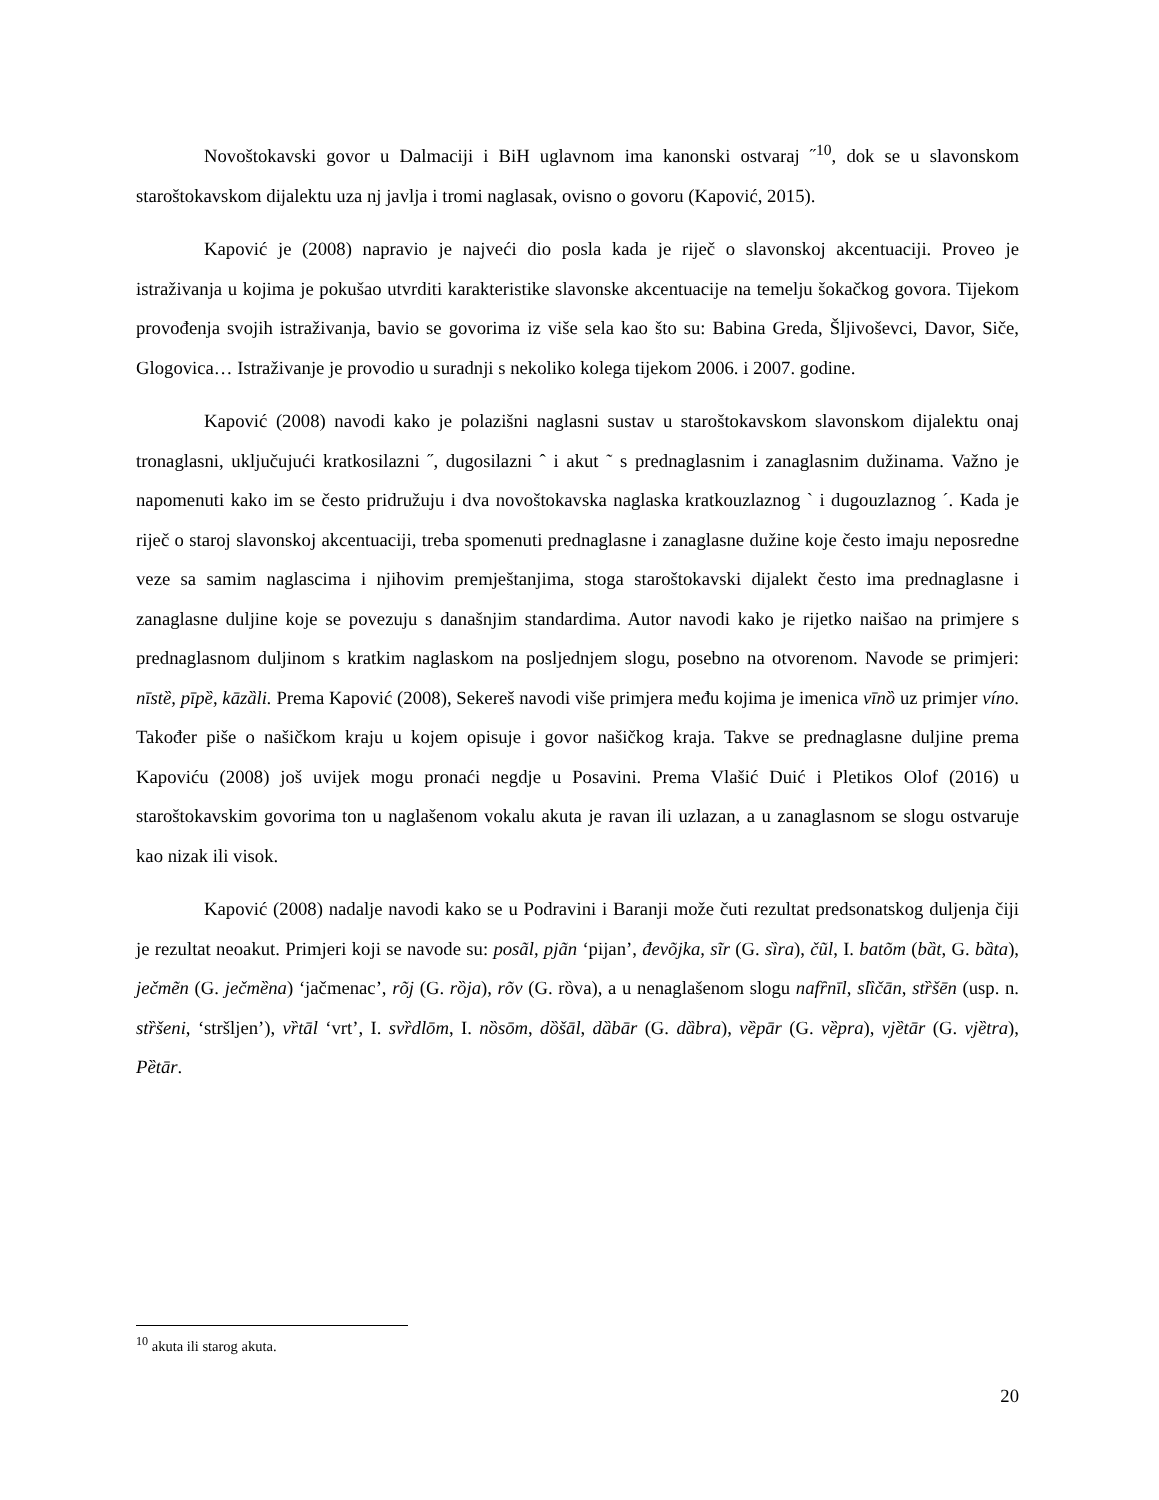Novoštokavski govor u Dalmaciji i BiH uglavnom ima kanonski ostvaraj ˝<sup>10</sup>, dok se u slavonskom staroštokavskom dijalektu uza nj javlja i tromi naglasak, ovisno o govoru (Kapović, 2015).
Kapović je (2008) napravio je najveći dio posla kada je riječ o slavonskoj akcentuaciji. Proveo je istraživanja u kojima je pokušao utvrditi karakteristike slavonske akcentuacije na temelju šokačkog govora. Tijekom provođenja svojih istraživanja, bavio se govorima iz više sela kao što su: Babina Greda, Šljivoševci, Davor, Siče, Glogovica… Istraživanje je provodio u suradnji s nekoliko kolega tijekom 2006. i 2007. godine.
Kapović (2008) navodi kako je polazišni naglasni sustav u staroštokavskom slavonskom dijalektu onaj tronaglasni, uključujući kratkosilazni ˝, dugosilazni ˆ i akut ˜ s prednaglasnim i zanaglasnim dužinama. Važno je napomenuti kako im se često pridružuju i dva novoštokavska naglaska kratkouzlaznog ` i dugouzlaznog ´. Kada je riječ o staroj slavonskoj akcentuaciji, treba spomenuti prednaglasne i zanaglasne dužine koje često imaju neposredne veze sa samim naglascima i njihovim premještanjima, stoga staroštokavski dijalekt često ima prednaglasne i zanaglasne duljine koje se povezuju s današnjim standardima. Autor navodi kako je rijetko naišao na primjere s prednaglasnom duljinom s kratkim naglaskom na posljednjem slogu, posebno na otvorenom. Navode se primjeri: nīstȅ, pīpȅ, kāzȁli. Prema Kapović (2008), Sekereš navodi više primjera među kojima je imenica vīnȍ uz primjer víno. Također piše o našičkom kraju u kojem opisuje i govor našičkog kraja. Takve se prednaglasne duljine prema Kapoviću (2008) još uvijek mogu pronaći negdje u Posavini. Prema Vlašić Duić i Pletikos Olof (2016) u staroštokavskim govorima ton u naglašenom vokalu akuta je ravan ili uzlazan, a u zanaglasnom se slogu ostvaruje kao nizak ili visok.
Kapović (2008) nadalje navodi kako se u Podravini i Baranji može čuti rezultat predsonatskog duljenja čiji je rezultat neoakut. Primjeri koji se navode su: posãl, pjãn ‘pijan’, đevõjka, sĩr (G. sȉra), čũl, I. batõm (bȁt, G. bȁta), ječmẽn (G. ječmȅna) ‘jačmenac’, rõj (G. rȍja), rõv (G. rȍva), a u nenaglašenom slogu nafȓnīl, slȉčān, stȑšēn (usp. n. stȑšeni, ‘stršljen’), vȑtāl ‘vrt’, I. svȑdlōm, I. nȍsōm, dȍšāl, dȁbār (G. dȁbra), vȅpār (G. vȅpra), vjȅtār (G. vjȅtra), Pȅtār.
<sup>10</sup> akuta ili starog akuta.
20